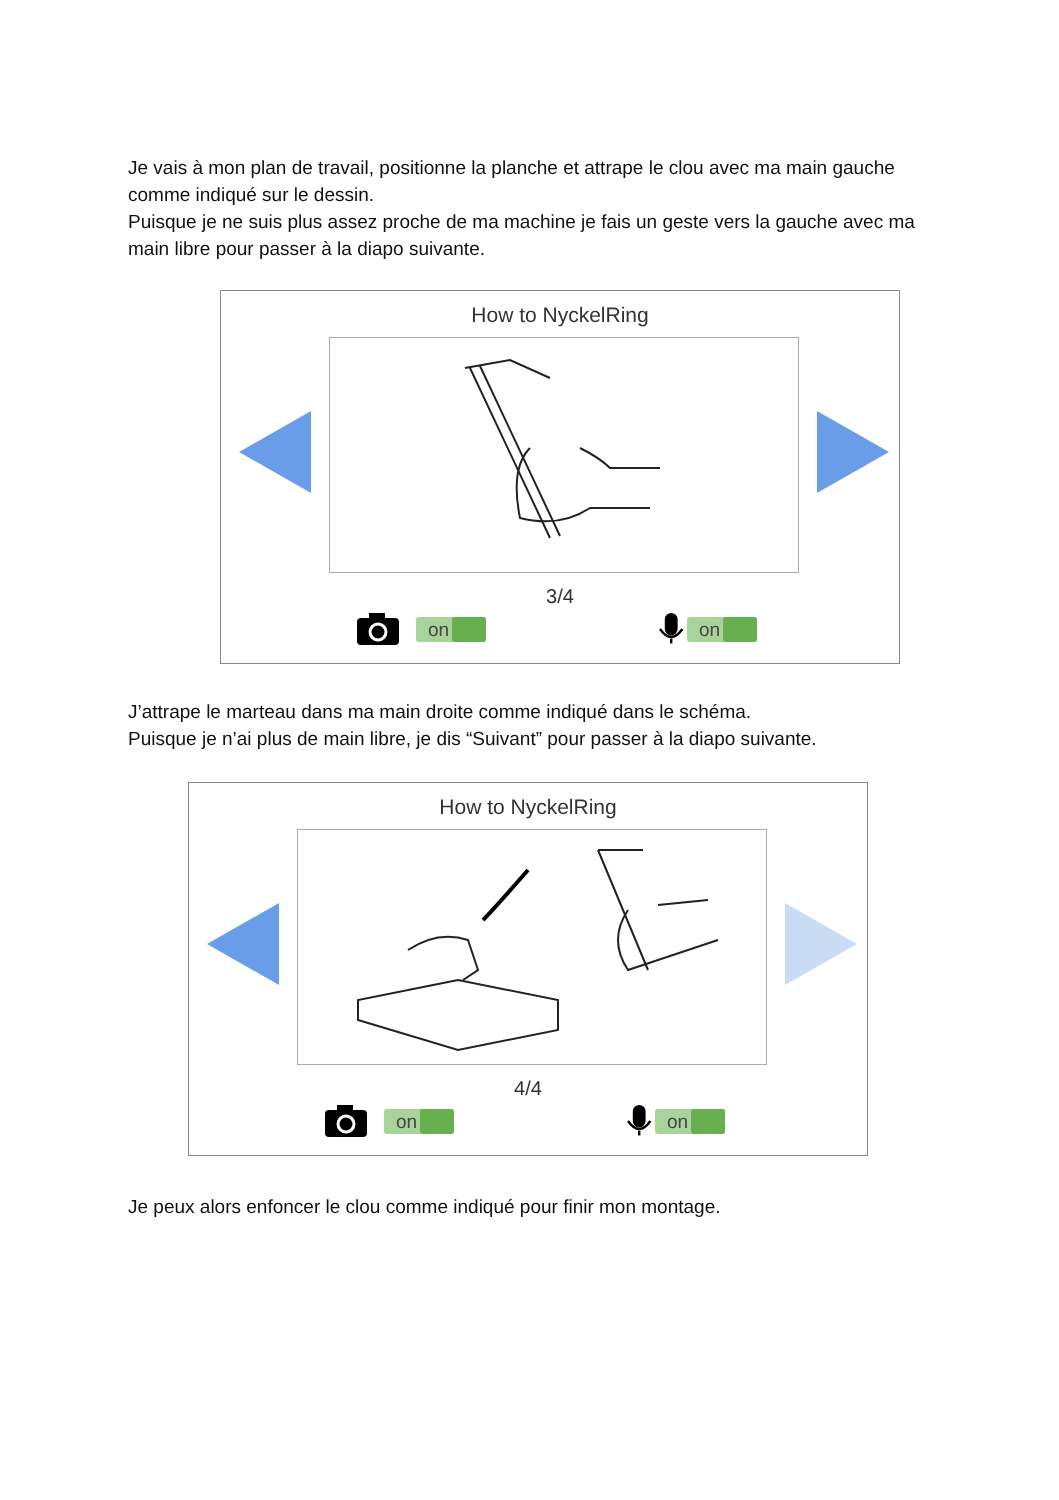Je vais à mon plan de travail, positionne la planche et attrape le clou avec ma main gauche comme indiqué sur le dessin.
Puisque je ne suis plus assez proche de ma machine je fais un geste vers la gauche avec ma main libre pour passer à la diapo suivante.
How to NyckelRing
3/4
on on
J’attrape le marteau dans ma main droite comme indiqué dans le schéma.
Puisque je n’ai plus de main libre, je dis “Suivant” pour passer à la diapo suivante.
How to NyckelRing
4/4
on on
Je peux alors enfoncer le clou comme indiqué pour finir mon montage.